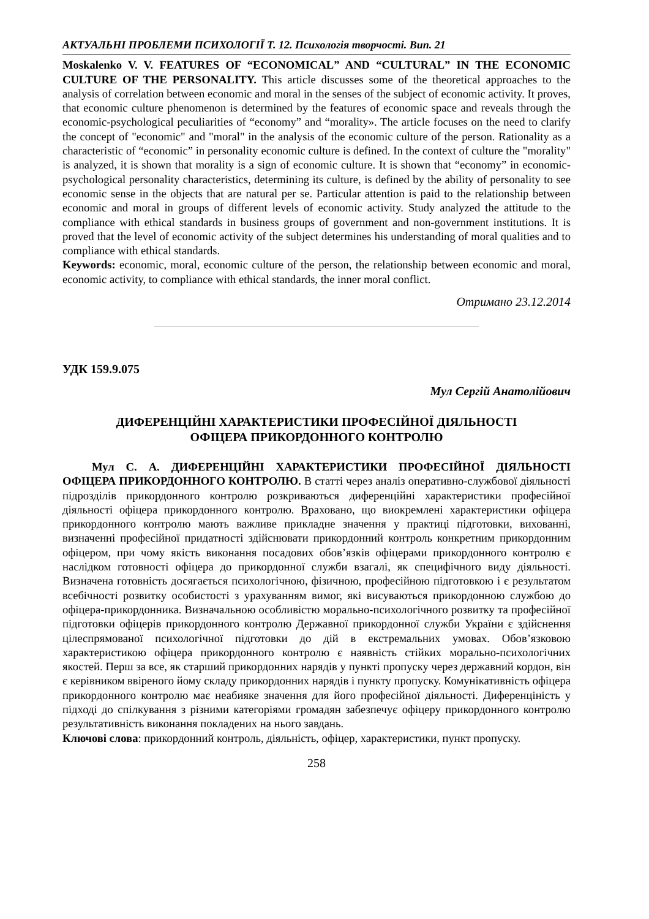АКТУАЛЬНІ ПРОБЛЕМИ ПСИХОЛОГІЇ Т. 12. Психологія творчості. Вип. 21
Moskalenko V. V. FEATURES OF “ECONOMICAL” AND “CULTURAL” IN THE ECONOMIC CULTURE OF THE PERSONALITY. This article discusses some of the theoretical approaches to the analysis of correlation between economic and moral in the senses of the subject of economic activity. It proves, that economic culture phenomenon is determined by the features of economic space and reveals through the economic-psychological peculiarities of “economy” and “morality». The article focuses on the need to clarify the concept of "economic" and "moral" in the analysis of the economic culture of the person. Rationality as a characteristic of “economic” in personality economic culture is defined. In the context of culture the "morality" is analyzed, it is shown that morality is a sign of economic culture. It is shown that “economy” in economic-psychological personality characteristics, determining its culture, is defined by the ability of personality to see economic sense in the objects that are natural per se. Particular attention is paid to the relationship between economic and moral in groups of different levels of economic activity. Study analyzed the attitude to the compliance with ethical standards in business groups of government and non-government institutions. It is proved that the level of economic activity of the subject determines his understanding of moral qualities and to compliance with ethical standards.
Keywords: economic, moral, economic culture of the person, the relationship between economic and moral, economic activity, to compliance with ethical standards, the inner moral conflict.
Отримано 23.12.2014
УДК 159.9.075
Мул Сергій Анатолійович
ДИФЕРЕНЦІЙНІ ХАРАКТЕРИСТИКИ ПРОФЕСІЙНОЇ ДІЯЛЬНОСТІ
ОФІЦЕРА ПРИКОРДОННОГО КОНТРОЛЮ
Мул С. А. ДИФЕРЕНЦІЙНІ ХАРАКТЕРИСТИКИ ПРОФЕСІЙНОЇ ДІЯЛЬНОСТІ ОФІЦЕРА ПРИКОРДОННОГО КОНТРОЛЮ. В статті через аналіз оперативно-службової діяльності підрозділів прикордонного контролю розкриваються диференційні характеристики професійної діяльності офіцера прикордонного контролю. Враховано, що виокремлені характеристики офіцера прикордонного контролю мають важливе прикладне значення у практиці підготовки, вихованні, визначенні професійної придатності здійснювати прикордонний контроль конкретним прикордонним офіцером, при чому якість виконання посадових обов’язків офіцерами прикордонного контролю є наслідком готовності офіцера до прикордонної служби взагалі, як специфічного виду діяльності. Визначена готовність досягається психологічною, фізичною, професійною підготовкою і є результатом всебічності розвитку особистості з урахуванням вимог, які висуваються прикордонною службою до офіцера-прикордонника. Визначальною особливістю морально-психологічного розвитку та професійної підготовки офіцерів прикордонного контролю Державної прикордонної служби України є здійснення цілеспрямованої психологічної підготовки до дій в екстремальних умовах. Обов’язковою характеристикою офіцера прикордонного контролю є наявність стійких морально-психологічних якостей. Перш за все, як старший прикордонних нарядів у пункті пропуску через державний кордон, він є керівником ввіреного йому складу прикордонних нарядів і пункту пропуску. Комунікативність офіцера прикордонного контролю має неабияке значення для його професійної діяльності. Диференціність у підході до спілкування з різними категоріями громадян забезпечує офіцеру прикордонного контролю результативність виконання покладених на нього завдань.
Ключові слова: прикордонний контроль, діяльність, офіцер, характеристики, пункт пропуску.
258